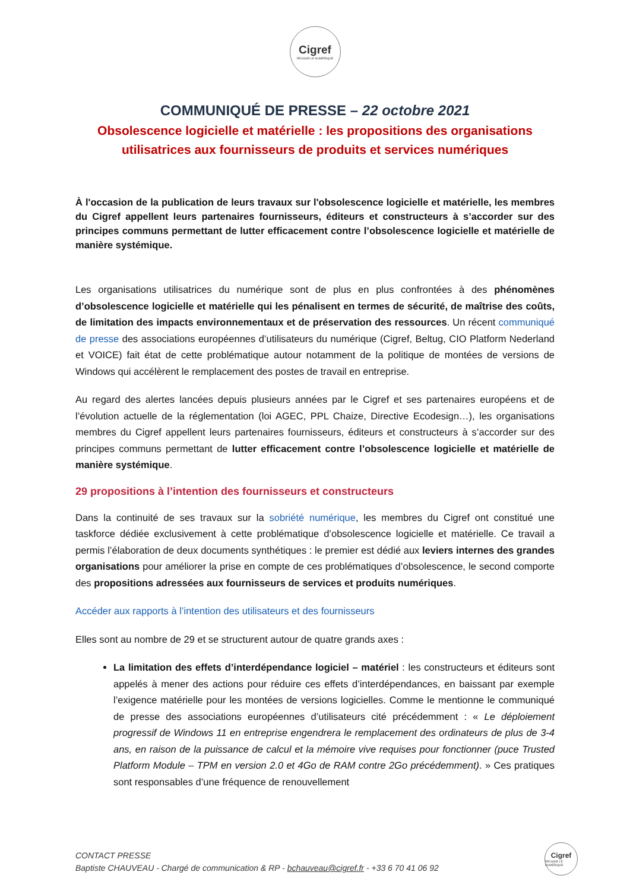Cigref
RÉUSSIR LE NUMÉRIQUE
COMMUNIQUÉ DE PRESSE – 22 octobre 2021
Obsolescence logicielle et matérielle : les propositions des organisations utilisatrices aux fournisseurs de produits et services numériques
À l'occasion de la publication de leurs travaux sur l'obsolescence logicielle et matérielle, les membres du Cigref appellent leurs partenaires fournisseurs, éditeurs et constructeurs à s’accorder sur des principes communs permettant de lutter efficacement contre l’obsolescence logicielle et matérielle de manière systémique.
Les organisations utilisatrices du numérique sont de plus en plus confrontées à des phénomènes d’obsolescence logicielle et matérielle qui les pénalisent en termes de sécurité, de maîtrise des coûts, de limitation des impacts environnementaux et de préservation des ressources. Un récent communiqué de presse des associations européennes d’utilisateurs du numérique (Cigref, Beltug, CIO Platform Nederland et VOICE) fait état de cette problématique autour notamment de la politique de montées de versions de Windows qui accélèrent le remplacement des postes de travail en entreprise.
Au regard des alertes lancées depuis plusieurs années par le Cigref et ses partenaires européens et de l’évolution actuelle de la réglementation (loi AGEC, PPL Chaize, Directive Ecodesign…), les organisations membres du Cigref appellent leurs partenaires fournisseurs, éditeurs et constructeurs à s’accorder sur des principes communs permettant de lutter efficacement contre l’obsolescence logicielle et matérielle de manière systémique.
29 propositions à l’intention des fournisseurs et constructeurs
Dans la continuité de ses travaux sur la sobriété numérique, les membres du Cigref ont constitué une taskforce dédiée exclusivement à cette problématique d’obsolescence logicielle et matérielle. Ce travail a permis l’élaboration de deux documents synthétiques : le premier est dédié aux leviers internes des grandes organisations pour améliorer la prise en compte de ces problématiques d’obsolescence, le second comporte des propositions adressées aux fournisseurs de services et produits numériques.
Accéder aux rapports à l’intention des utilisateurs et des fournisseurs
Elles sont au nombre de 29 et se structurent autour de quatre grands axes :
La limitation des effets d’interdépendance logiciel – matériel : les constructeurs et éditeurs sont appelés à mener des actions pour réduire ces effets d’interdépendances, en baissant par exemple l’exigence matérielle pour les montées de versions logicielles. Comme le mentionne le communiqué de presse des associations européennes d’utilisateurs cité précédemment : « Le déploiement progressif de Windows 11 en entreprise engendrera le remplacement des ordinateurs de plus de 3-4 ans, en raison de la puissance de calcul et la mémoire vive requises pour fonctionner (puce Trusted Platform Module – TPM en version 2.0 et 4Go de RAM contre 2Go précédemment). » Ces pratiques sont responsables d’une fréquence de renouvellement
CONTACT PRESSE
Baptiste CHAUVEAU - Chargé de communication & RP - bchauveau@cigref.fr - +33 6 70 41 06 92
Cigref
RÉUSSIR LE NUMÉRIQUE